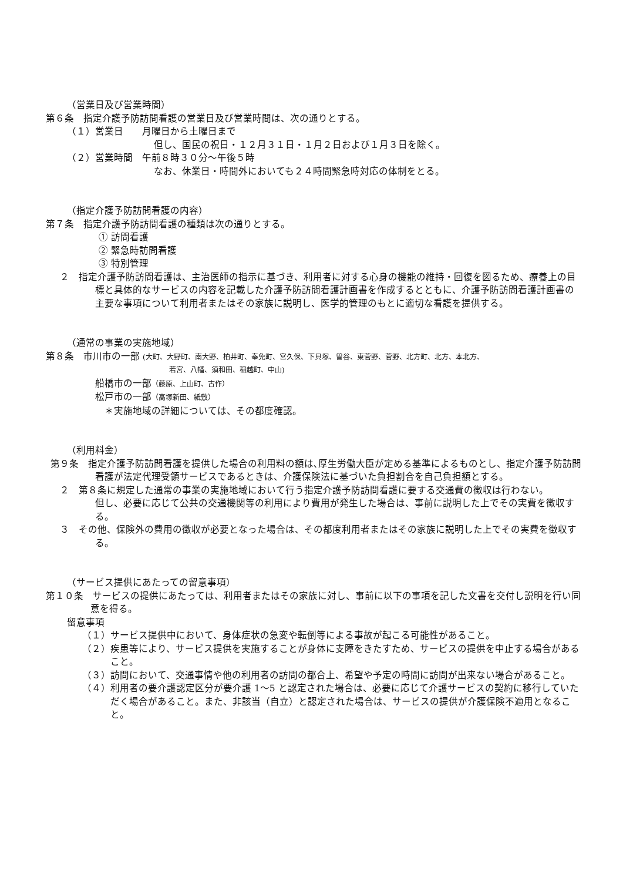（営業日及び営業時間）
第６条　指定介護予防訪問看護の営業日及び営業時間は、次の通りとする。
（１）営業日　　月曜日から土曜日まで
但し、国民の祝日・１２月３１日・１月２日および１月３日を除く。
（２）営業時間　午前８時３０分～午後５時
なお、休業日・時間外においても２４時間緊急時対応の体制をとる。
（指定介護予防訪問看護の内容）
第７条　指定介護予防訪問看護の種類は次の通りとする。
① 訪問看護
② 緊急時訪問看護
③ 特別管理
　２　指定介護予防訪問看護は、主治医師の指示に基づき、利用者に対する心身の機能の維持・回復を図るため、療養上の目標と具体的なサービスの内容を記載した介護予防訪問看護計画書を作成するとともに、介護予防訪問看護計画書の主要な事項について利用者またはその家族に説明し、医学的管理のもとに適切な看護を提供する。
（通常の事業の実施地域）
第８条　市川市の一部 (大町、大野町、南大野、柏井町、奉免町、宮久保、下貝塚、曽谷、東菅野、菅野、北方町、北方、本北方、
若宮、八幡、須和田、稲越町、中山)
船橋市の一部（藤原、上山町、古作）
松戸市の一部（高塚新田、紙敷）
＊実施地域の詳細については、その都度確認。
（利用料金）
第９条　指定介護予防訪問看護を提供した場合の利用料の額は､厚生労働大臣が定める基準によるものとし、指定介護予防訪問看護が法定代理受領サービスであるときは、介護保険法に基づいた負担割合を自己負担額とする。
　２　第８条に規定した通常の事業の実施地域において行う指定介護予防訪問看護に要する交通費の徴収は行わない。
但し、必要に応じて公共の交通機関等の利用により費用が発生した場合は、事前に説明した上でその実費を徴収する。
　３　その他、保険外の費用の徴収が必要となった場合は、その都度利用者またはその家族に説明した上でその実費を徴収する。
（サービス提供にあたっての留意事項）
第１０条　サービスの提供にあたっては、利用者またはその家族に対し、事前に以下の事項を記した文書を交付し説明を行い同意を得る。
留意事項
（１）サービス提供中において、身体症状の急変や転倒等による事故が起こる可能性があること。
（２）疾患等により、サービス提供を実施することが身体に支障をきたすため、サービスの提供を中止する場合があること。
（３）訪問において、交通事情や他の利用者の訪問の都合上、希望や予定の時間に訪問が出来ない場合があること。
（４）利用者の要介護認定区分が要介護 1～5 と認定された場合は、必要に応じて介護サービスの契約に移行していただく場合があること。また、非該当（自立）と認定された場合は、サービスの提供が介護保険不適用となること。